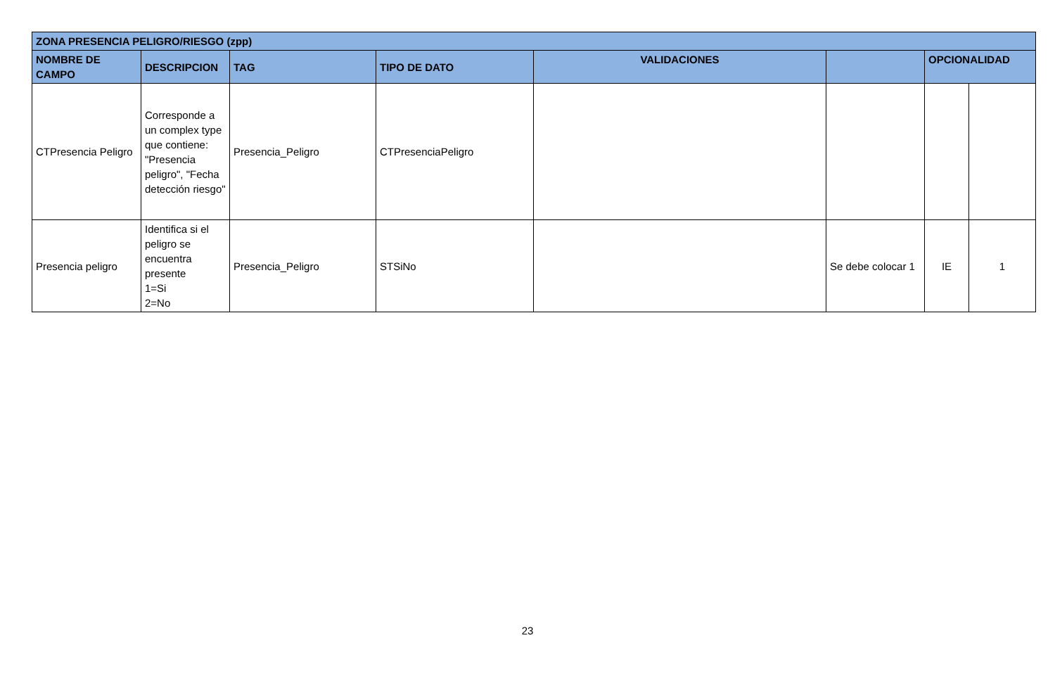| ZONA PRESENCIA PELIGRO/RIESGO (zpp) | | | | | | | |
| --- | --- | --- | --- | --- | --- | --- | --- |
| NOMBRE DE CAMPO | DESCRIPCION | TAG | TIPO DE DATO | VALIDACIONES | | OPCIONALIDAD | |
| CTPresencia Peligro | Corresponde a un complex type que contiene: "Presencia peligro", "Fecha detección riesgo" | Presencia_Peligro | CTPresenciaPeligro | | | | |
| Presencia peligro | Identifica si el peligro se encuentra presente 1=Si 2=No | Presencia_Peligro | STSiNo | | Se debe colocar 1 | IE | 1 |
23